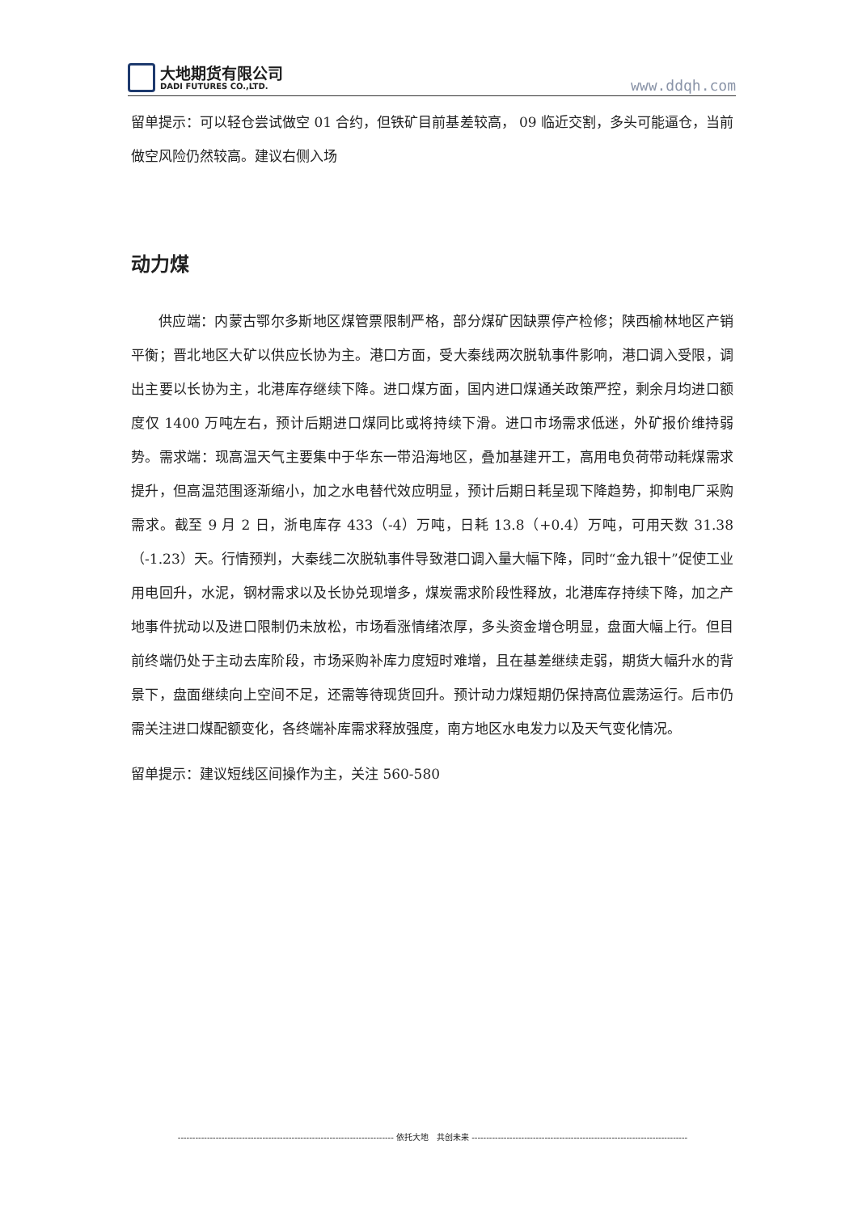大地期货有限公司
DADI FUTURES CO.,LTD.
www.ddqh.com
留单提示：可以轻仓尝试做空 01 合约，但铁矿目前基差较高， 09 临近交割，多头可能逼仓，当前做空风险仍然较高。建议右侧入场
动力煤
供应端：内蒙古鄂尔多斯地区煤管票限制严格，部分煤矿因缺票停产检修；陕西榆林地区产销平衡；晋北地区大矿以供应长协为主。港口方面，受大秦线两次脱轨事件影响，港口调入受限，调出主要以长协为主，北港库存继续下降。进口煤方面，国内进口煤通关政策严控，剩余月均进口额度仅 1400 万吨左右，预计后期进口煤同比或将持续下滑。进口市场需求低迷，外矿报价维持弱势。需求端：现高温天气主要集中于华东一带沿海地区，叠加基建开工，高用电负荷带动耗煤需求提升，但高温范围逐渐缩小，加之水电替代效应明显，预计后期日耗呈现下降趋势，抑制电厂采购需求。截至 9 月 2 日，浙电库存 433（-4）万吨，日耗 13.8（+0.4）万吨，可用天数 31.38（-1.23）天。行情预判，大秦线二次脱轨事件导致港口调入量大幅下降，同时“金九银十”促使工业用电回升，水泥，钢材需求以及长协兑现增多，煤炭需求阶段性释放，北港库存持续下降，加之产地事件扰动以及进口限制仍未放松，市场看涨情绪浓厚，多头资金增仓明显，盘面大幅上行。但目前终端仍处于主动去库阶段，市场采购补库力度短时难增，且在基差继续走弱，期货大幅升水的背景下，盘面继续向上空间不足，还需等待现货回升。预计动力煤短期仍保持高位震荡运行。后市仍需关注进口煤配额变化，各终端补库需求释放强度，南方地区水电发力以及天气变化情况。
留单提示：建议短线区间操作为主，关注 560-580
-------------------------------------------------------------------------- 依托大地　共创未来 --------------------------------------------------------------------------